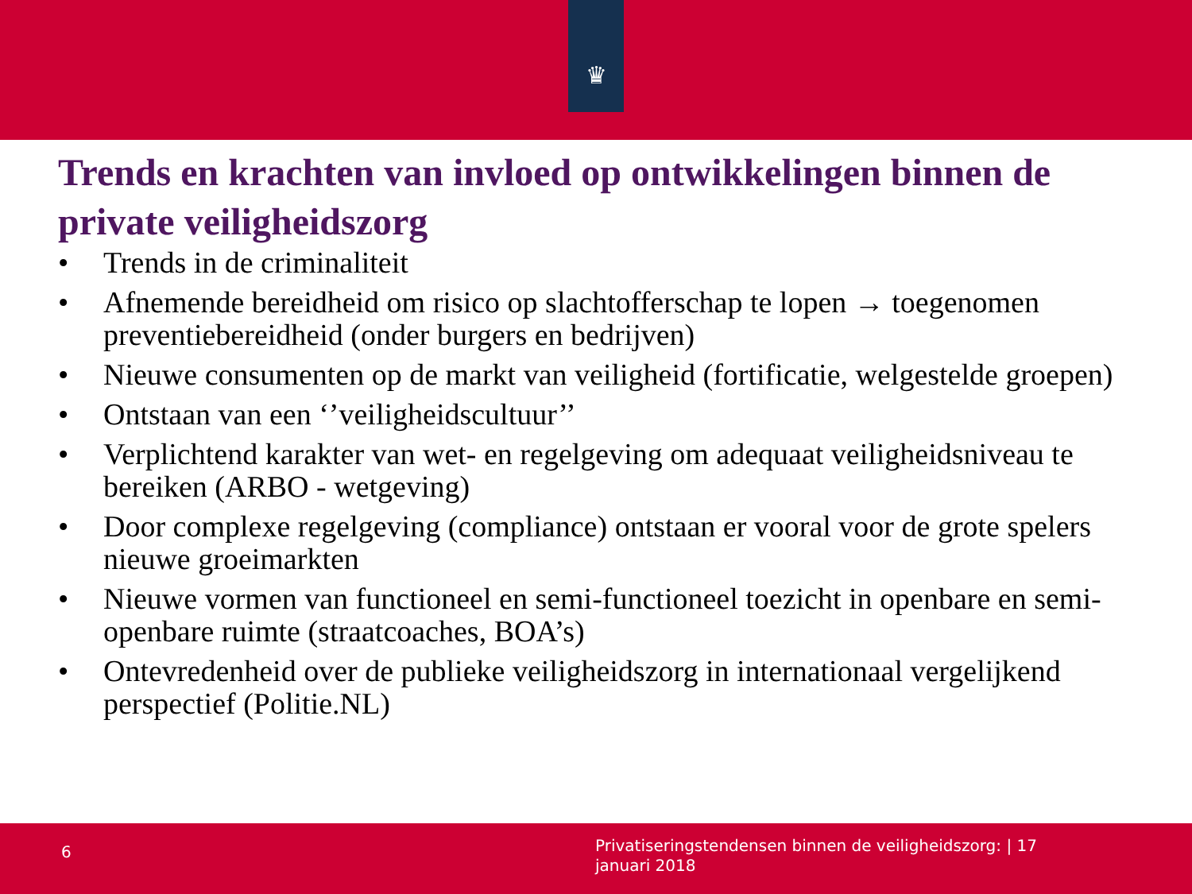♛
Trends en krachten van invloed op ontwikkelingen binnen de private veiligheidszorg
• Trends in de criminaliteit
• Afnemende bereidheid om risico op slachtofferschap te lopen → toegenomen preventiebereidheid (onder burgers en bedrijven)
• Nieuwe consumenten op de markt van veiligheid (fortificatie, welgestelde groepen)
• Ontstaan van een ‘’veiligheidscultuur’’
• Verplichtend karakter van wet- en regelgeving om adequaat veiligheidsniveau te bereiken (ARBO - wetgeving)
• Door complexe regelgeving (compliance) ontstaan er vooral voor de grote spelers nieuwe groeimarkten
• Nieuwe vormen van functioneel en semi-functioneel toezicht in openbare en semi-openbare ruimte (straatcoaches, BOA’s)
• Ontevredenheid over de publieke veiligheidszorg in internationaal vergelijkend perspectief (Politie.NL)
6
Privatiseringstendensen binnen de veiligheidszorg: | 17 januari 2018